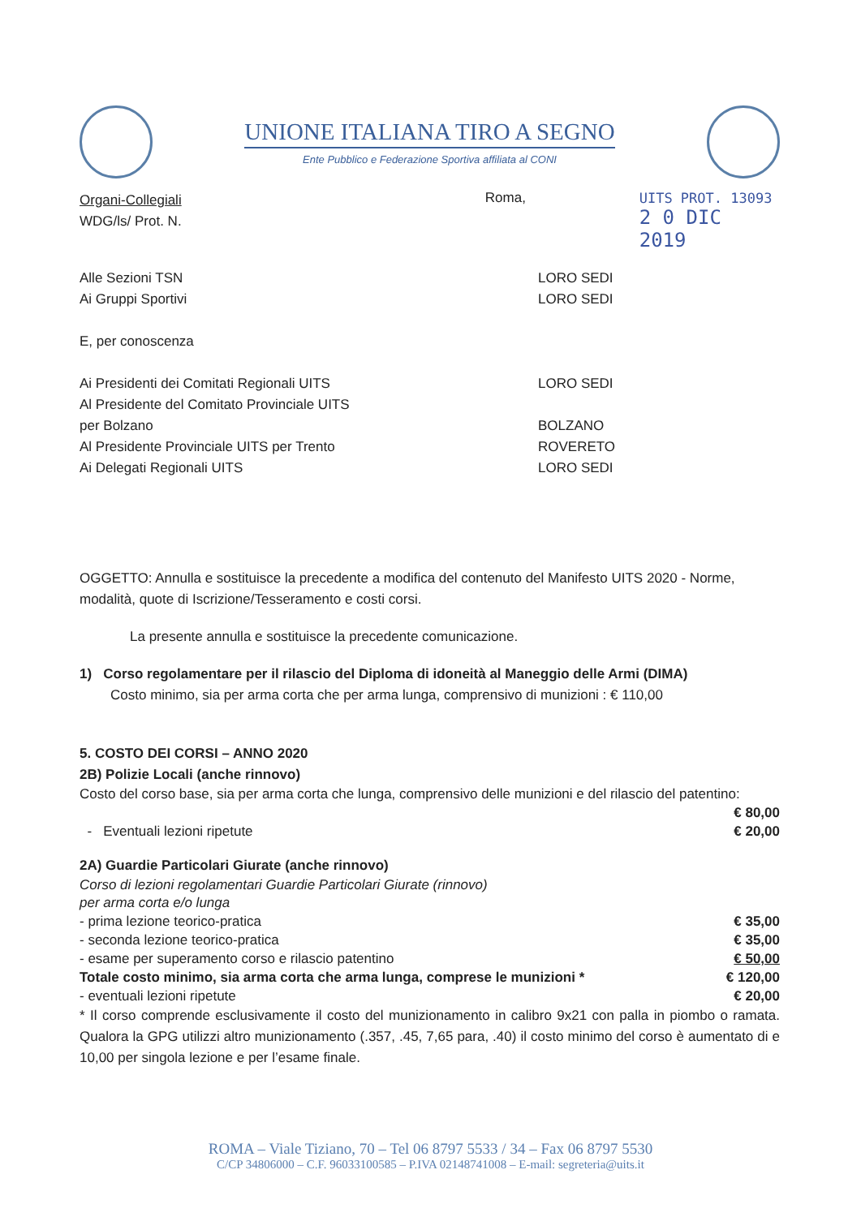UNIONE ITALIANA TIRO A SEGNO
Ente Pubblico e Federazione Sportiva affiliata al CONI
Organi-Collegiali
WDG/ls/ Prot. N.
Roma, UITS PROT. 13093
2 0 DIC 2019
Alle Sezioni TSN LORO SEDI
Ai Gruppi Sportivi LORO SEDI
E, per conoscenza
Ai Presidenti dei Comitati Regionali UITS LORO SEDI
Al Presidente del Comitato Provinciale UITS
per Bolzano BOLZANO
Al Presidente Provinciale UITS per Trento ROVERETO
Ai Delegati Regionali UITS LORO SEDI
OGGETTO: Annulla e sostituisce la precedente a modifica del contenuto del Manifesto UITS 2020 - Norme, modalità, quote di Iscrizione/Tesseramento e costi corsi.
La presente annulla e sostituisce la precedente comunicazione.
1) Corso regolamentare per il rilascio del Diploma di idoneità al Maneggio delle Armi (DIMA)
Costo minimo, sia per arma corta che per arma lunga, comprensivo di munizioni : € 110,00
5. COSTO DEI CORSI – ANNO 2020
2B) Polizie Locali (anche rinnovo)
Costo del corso base, sia per arma corta che lunga, comprensivo delle munizioni e del rilascio del patentino:
€ 80,00
- Eventuali lezioni ripetute € 20,00
2A) Guardie Particolari Giurate (anche rinnovo)
Corso di lezioni regolamentari Guardie Particolari Giurate (rinnovo)
per arma corta e/o lunga
- prima lezione teorico-pratica € 35,00
- seconda lezione teorico-pratica € 35,00
- esame per superamento corso e rilascio patentino € 50,00
Totale costo minimo, sia arma corta che arma lunga, comprese le munizioni * € 120,00
- eventuali lezioni ripetute € 20,00
* Il corso comprende esclusivamente il costo del munizionamento in calibro 9x21 con palla in piombo o ramata. Qualora la GPG utilizzi altro munizionamento (.357, .45, 7,65 para, .40) il costo minimo del corso è aumentato di e 10,00 per singola lezione e per l’esame finale.
ROMA – Viale Tiziano, 70 – Tel 06 8797 5533 / 34 – Fax 06 8797 5530
C/CP 34806000 – C.F. 96033100585 – P.IVA 02148741008 – E-mail: segreteria@uits.it